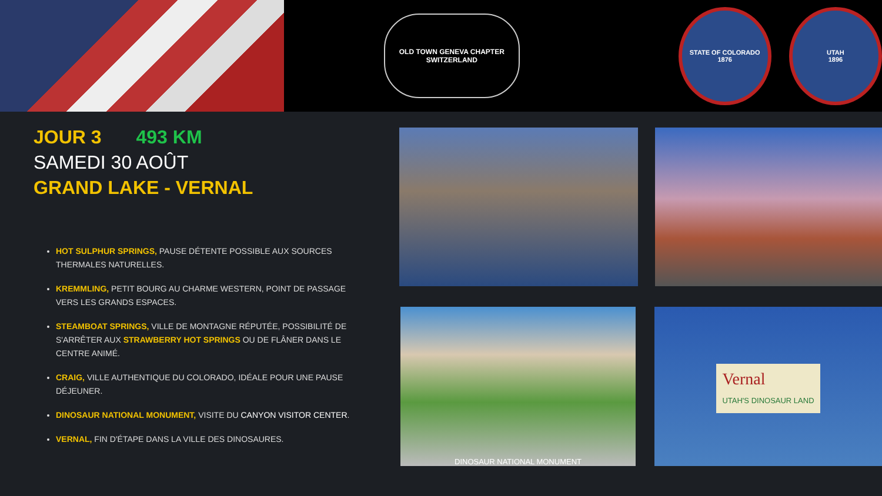OLD TOWN GENEVA CHAPTER
SWITZERLAND
STATE OF COLORADO
1876
UTAH
1896
JOUR 3 493 KM
SAMEDI 30 AOÛT
GRAND LAKE - VERNAL
HOT SULPHUR SPRINGS, PAUSE DÉTENTE POSSIBLE AUX SOURCES THERMALES NATURELLES.
KREMMLING, PETIT BOURG AU CHARME WESTERN, POINT DE PASSAGE VERS LES GRANDS ESPACES.
STEAMBOAT SPRINGS, VILLE DE MONTAGNE RÉPUTÉE, POSSIBILITÉ DE S'ARRÊTER AUX STRAWBERRY HOT SPRINGS OU DE FLÂNER DANS LE CENTRE ANIMÉ.
CRAIG, VILLE AUTHENTIQUE DU COLORADO, IDÉALE POUR UNE PAUSE DÉJEUNER.
DINOSAUR NATIONAL MONUMENT, VISITE DU CANYON VISITOR CENTER.
VERNAL, FIN D'ÉTAPE DANS LA VILLE DES DINOSAURES.
DINOSAUR NATIONAL MONUMENT
Vernal
UTAH'S DINOSAUR LAND